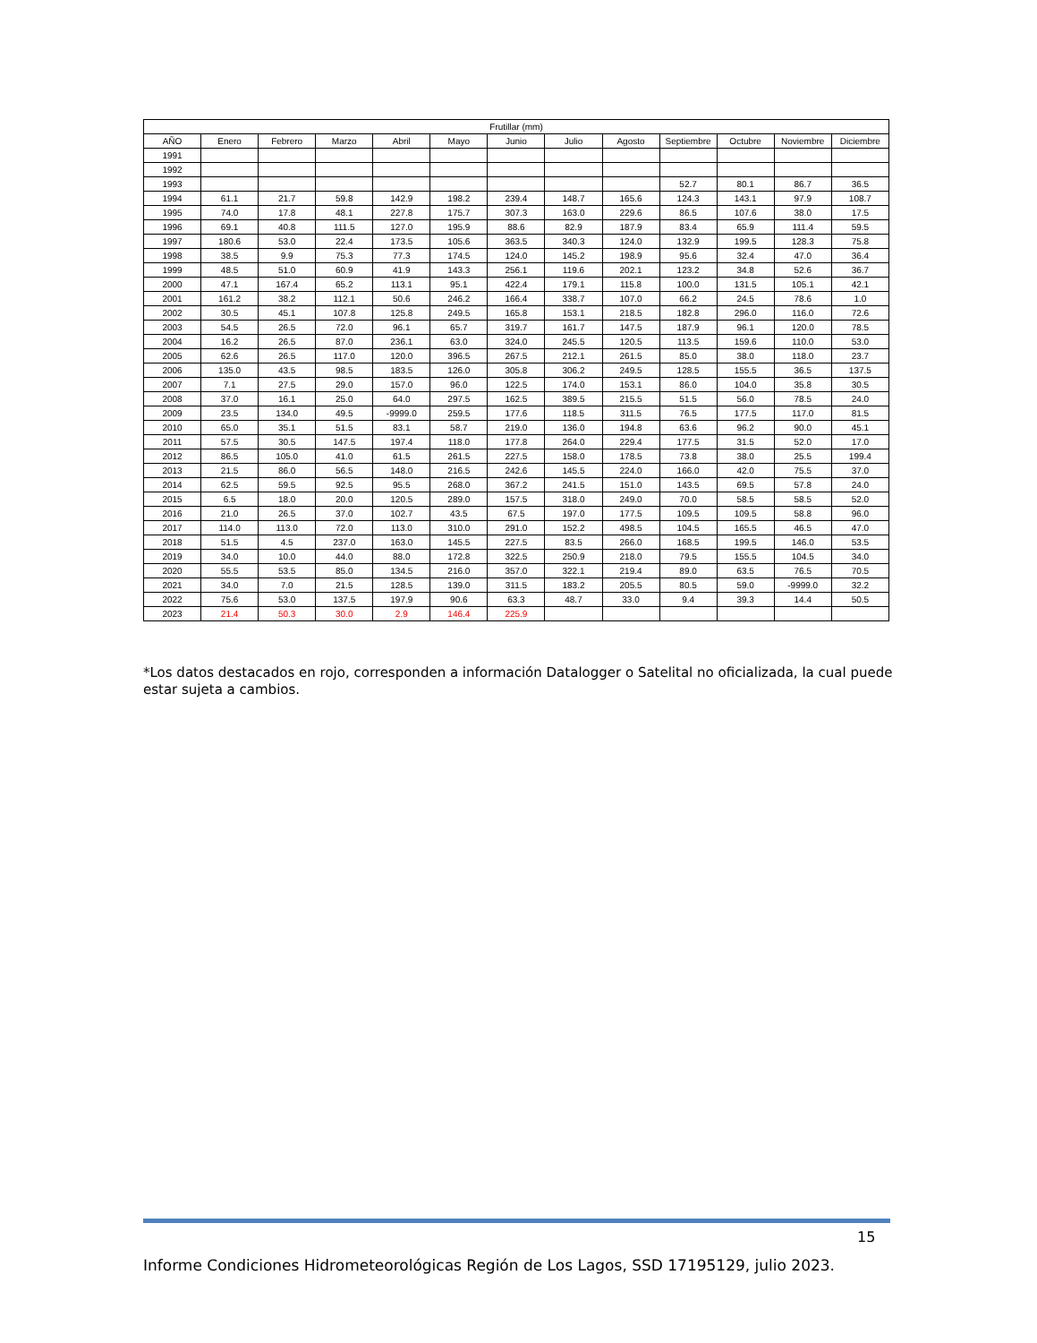| Frutillar (mm) | | | | | | | | | | | | |
| --- | --- | --- | --- | --- | --- | --- | --- | --- | --- | --- | --- | --- |
| AÑO | Enero | Febrero | Marzo | Abril | Mayo | Junio | Julio | Agosto | Septiembre | Octubre | Noviembre | Diciembre |
| 1991 | | | | | | | | | | | | |
| 1992 | | | | | | | | | | | | |
| 1993 | | | | | | | | | 52.7 | 80.1 | 86.7 | 36.5 |
| 1994 | 61.1 | 21.7 | 59.8 | 142.9 | 198.2 | 239.4 | 148.7 | 165.6 | 124.3 | 143.1 | 97.9 | 108.7 |
| 1995 | 74.0 | 17.8 | 48.1 | 227.8 | 175.7 | 307.3 | 163.0 | 229.6 | 86.5 | 107.6 | 38.0 | 17.5 |
| 1996 | 69.1 | 40.8 | 111.5 | 127.0 | 195.9 | 88.6 | 82.9 | 187.9 | 83.4 | 65.9 | 111.4 | 59.5 |
| 1997 | 180.6 | 53.0 | 22.4 | 173.5 | 105.6 | 363.5 | 340.3 | 124.0 | 132.9 | 199.5 | 128.3 | 75.8 |
| 1998 | 38.5 | 9.9 | 75.3 | 77.3 | 174.5 | 124.0 | 145.2 | 198.9 | 95.6 | 32.4 | 47.0 | 36.4 |
| 1999 | 48.5 | 51.0 | 60.9 | 41.9 | 143.3 | 256.1 | 119.6 | 202.1 | 123.2 | 34.8 | 52.6 | 36.7 |
| 2000 | 47.1 | 167.4 | 65.2 | 113.1 | 95.1 | 422.4 | 179.1 | 115.8 | 100.0 | 131.5 | 105.1 | 42.1 |
| 2001 | 161.2 | 38.2 | 112.1 | 50.6 | 246.2 | 166.4 | 338.7 | 107.0 | 66.2 | 24.5 | 78.6 | 1.0 |
| 2002 | 30.5 | 45.1 | 107.8 | 125.8 | 249.5 | 165.8 | 153.1 | 218.5 | 182.8 | 296.0 | 116.0 | 72.6 |
| 2003 | 54.5 | 26.5 | 72.0 | 96.1 | 65.7 | 319.7 | 161.7 | 147.5 | 187.9 | 96.1 | 120.0 | 78.5 |
| 2004 | 16.2 | 26.5 | 87.0 | 236.1 | 63.0 | 324.0 | 245.5 | 120.5 | 113.5 | 159.6 | 110.0 | 53.0 |
| 2005 | 62.6 | 26.5 | 117.0 | 120.0 | 396.5 | 267.5 | 212.1 | 261.5 | 85.0 | 38.0 | 118.0 | 23.7 |
| 2006 | 135.0 | 43.5 | 98.5 | 183.5 | 126.0 | 305.8 | 306.2 | 249.5 | 128.5 | 155.5 | 36.5 | 137.5 |
| 2007 | 7.1 | 27.5 | 29.0 | 157.0 | 96.0 | 122.5 | 174.0 | 153.1 | 86.0 | 104.0 | 35.8 | 30.5 |
| 2008 | 37.0 | 16.1 | 25.0 | 64.0 | 297.5 | 162.5 | 389.5 | 215.5 | 51.5 | 56.0 | 78.5 | 24.0 |
| 2009 | 23.5 | 134.0 | 49.5 | -9999.0 | 259.5 | 177.6 | 118.5 | 311.5 | 76.5 | 177.5 | 117.0 | 81.5 |
| 2010 | 65.0 | 35.1 | 51.5 | 83.1 | 58.7 | 219.0 | 136.0 | 194.8 | 63.6 | 96.2 | 90.0 | 45.1 |
| 2011 | 57.5 | 30.5 | 147.5 | 197.4 | 118.0 | 177.8 | 264.0 | 229.4 | 177.5 | 31.5 | 52.0 | 17.0 |
| 2012 | 86.5 | 105.0 | 41.0 | 61.5 | 261.5 | 227.5 | 158.0 | 178.5 | 73.8 | 38.0 | 25.5 | 199.4 |
| 2013 | 21.5 | 86.0 | 56.5 | 148.0 | 216.5 | 242.6 | 145.5 | 224.0 | 166.0 | 42.0 | 75.5 | 37.0 |
| 2014 | 62.5 | 59.5 | 92.5 | 95.5 | 268.0 | 367.2 | 241.5 | 151.0 | 143.5 | 69.5 | 57.8 | 24.0 |
| 2015 | 6.5 | 18.0 | 20.0 | 120.5 | 289.0 | 157.5 | 318.0 | 249.0 | 70.0 | 58.5 | 58.5 | 52.0 |
| 2016 | 21.0 | 26.5 | 37.0 | 102.7 | 43.5 | 67.5 | 197.0 | 177.5 | 109.5 | 109.5 | 58.8 | 96.0 |
| 2017 | 114.0 | 113.0 | 72.0 | 113.0 | 310.0 | 291.0 | 152.2 | 498.5 | 104.5 | 165.5 | 46.5 | 47.0 |
| 2018 | 51.5 | 4.5 | 237.0 | 163.0 | 145.5 | 227.5 | 83.5 | 266.0 | 168.5 | 199.5 | 146.0 | 53.5 |
| 2019 | 34.0 | 10.0 | 44.0 | 88.0 | 172.8 | 322.5 | 250.9 | 218.0 | 79.5 | 155.5 | 104.5 | 34.0 |
| 2020 | 55.5 | 53.5 | 85.0 | 134.5 | 216.0 | 357.0 | 322.1 | 219.4 | 89.0 | 63.5 | 76.5 | 70.5 |
| 2021 | 34.0 | 7.0 | 21.5 | 128.5 | 139.0 | 311.5 | 183.2 | 205.5 | 80.5 | 59.0 | -9999.0 | 32.2 |
| 2022 | 75.6 | 53.0 | 137.5 | 197.9 | 90.6 | 63.3 | 48.7 | 33.0 | 9.4 | 39.3 | 14.4 | 50.5 |
| 2023 | 21.4 | 50.3 | 30.0 | 2.9 | 146.4 | 225.9 | | | | | | |
*Los datos destacados en rojo, corresponden a información Datalogger o Satelital no oficializada, la cual puede estar sujeta a cambios.
15
Informe Condiciones Hidrometeorológicas Región de Los Lagos, SSD 17195129, julio 2023.